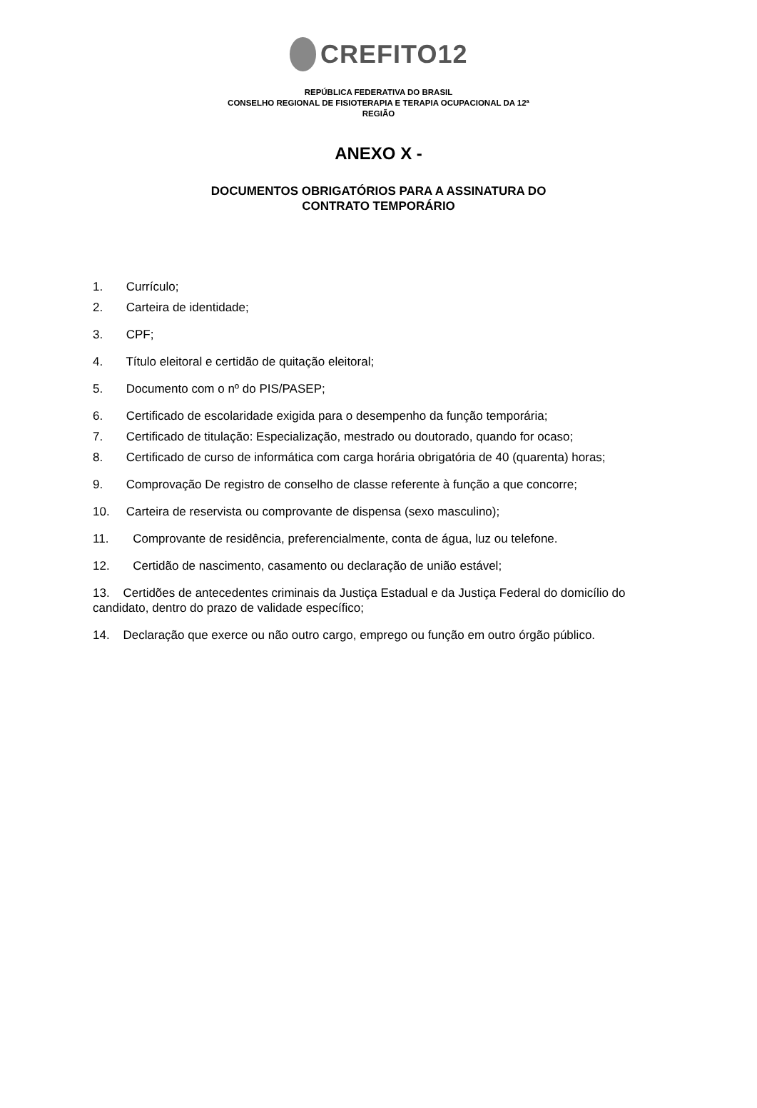CREFITO12
REPÚBLICA FEDERATIVA DO BRASIL
CONSELHO REGIONAL DE FISIOTERAPIA E TERAPIA OCUPACIONAL DA 12ª
REGIÃO
ANEXO X -
DOCUMENTOS OBRIGATÓRIOS PARA A ASSINATURA DO
CONTRATO TEMPORÁRIO
1. Currículo;
2. Carteira de identidade;
3. CPF;
4. Título eleitoral e certidão de quitação eleitoral;
5. Documento com o nº do PIS/PASEP;
6. Certificado de escolaridade exigida para o desempenho da função temporária;
7. Certificado de titulação: Especialização, mestrado ou doutorado, quando for ocaso;
8. Certificado de curso de informática com carga horária obrigatória de 40 (quarenta) horas;
9. Comprovação De registro de conselho de classe referente à função a que concorre;
10. Carteira de reservista ou comprovante de dispensa (sexo masculino);
11. Comprovante de residência, preferencialmente, conta de água, luz ou telefone.
12. Certidão de nascimento, casamento ou declaração de união estável;
13. Certidões de antecedentes criminais da Justiça Estadual e da Justiça Federal do domicílio do candidato, dentro do prazo de validade específico;
14. Declaração que exerce ou não outro cargo, emprego ou função em outro órgão público.